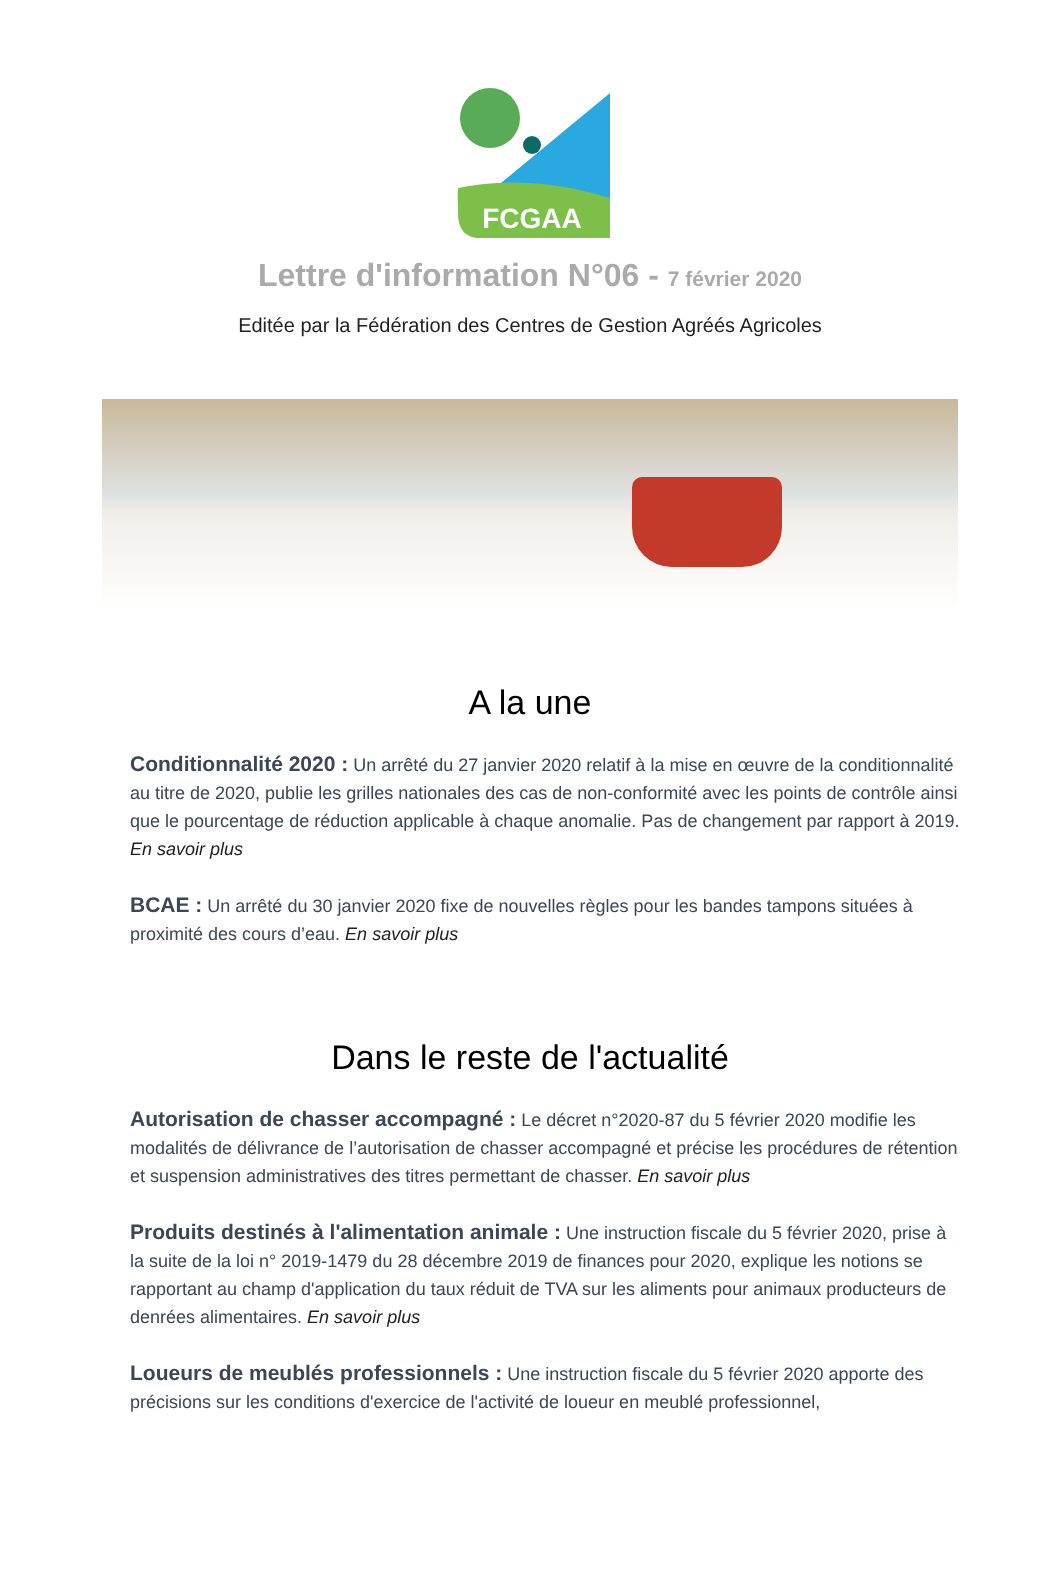FCGAA
Lettre d'information N°06 - 7 février 2020
Editée par la Fédération des Centres de Gestion Agréés Agricoles
A la une
Conditionnalité 2020 : Un arrêté du 27 janvier 2020 relatif à la mise en œuvre de la conditionnalité au titre de 2020, publie les grilles nationales des cas de non-conformité avec les points de contrôle ainsi que le pourcentage de réduction applicable à chaque anomalie. Pas de changement par rapport à 2019. En savoir plus
BCAE : Un arrêté du 30 janvier 2020 fixe de nouvelles règles pour les bandes tampons situées à proximité des cours d’eau. En savoir plus
Dans le reste de l'actualité
Autorisation de chasser accompagné : Le décret n°2020-87 du 5 février 2020 modifie les modalités de délivrance de l’autorisation de chasser accompagné et précise les procédures de rétention et suspension administratives des titres permettant de chasser. En savoir plus
Produits destinés à l'alimentation animale : Une instruction fiscale du 5 février 2020, prise à la suite de la loi n° 2019-1479 du 28 décembre 2019 de finances pour 2020, explique les notions se rapportant au champ d'application du taux réduit de TVA sur les aliments pour animaux producteurs de denrées alimentaires. En savoir plus
Loueurs de meublés professionnels : Une instruction fiscale du 5 février 2020 apporte des précisions sur les conditions d'exercice de l'activité de loueur en meublé professionnel,